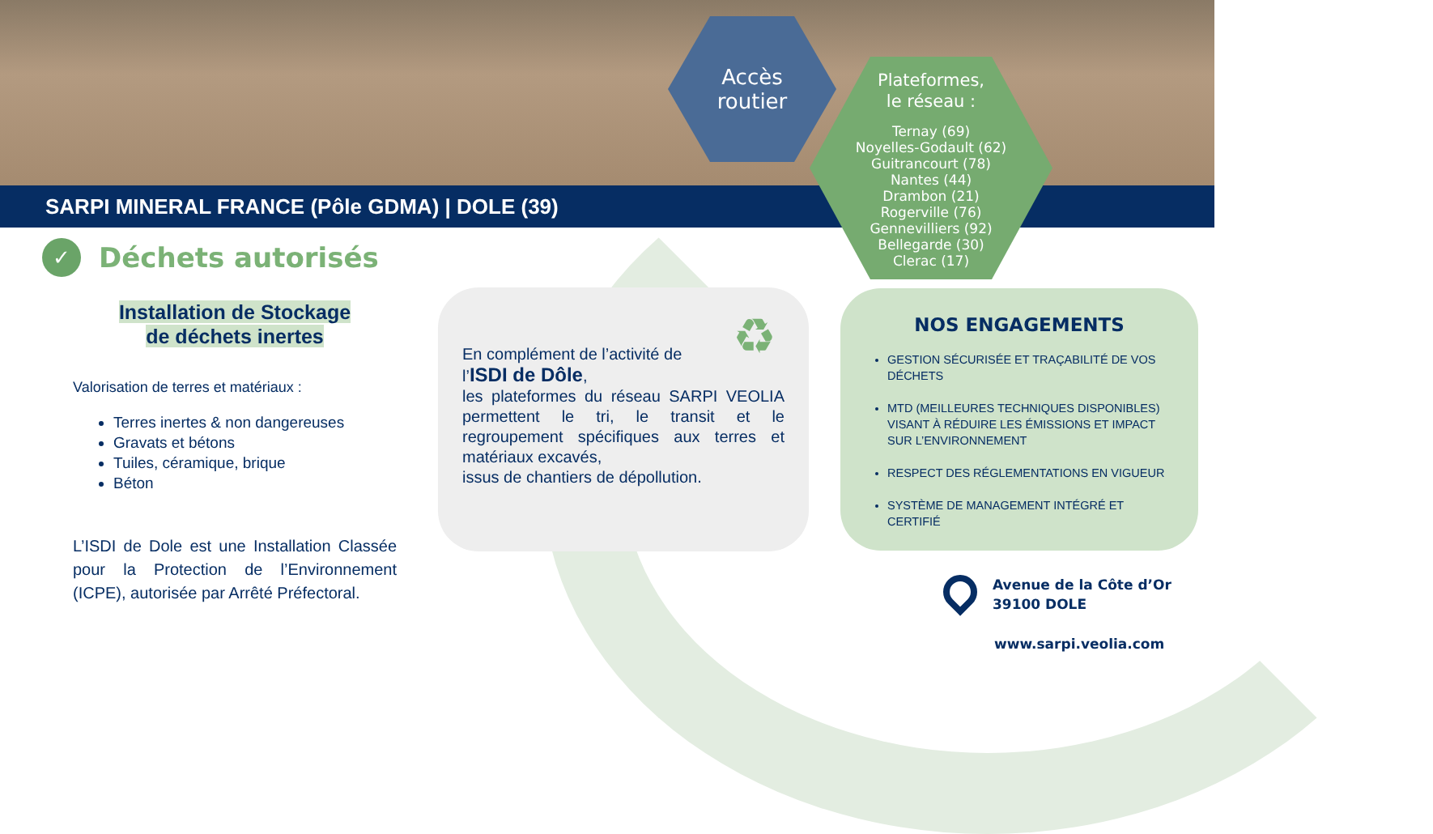SARPI MINERAL FRANCE (Pôle GDMA) | DOLE (39)
Accès
routier
Plateformes,
le réseau :
Ternay (69)
Noyelles-Godault (62)
Guitrancourt (78)
Nantes (44)
Drambon (21)
Rogerville (76)
Gennevilliers (92)
Bellegarde (30)
Clerac (17)
✓
Déchets autorisés
Installation de Stockage
de déchets inertes
Valorisation de terres et matériaux :
Terres inertes & non dangereuses
Gravats et bétons
Tuiles, céramique, brique
Béton
L’ISDI de Dole est une Installation Classée pour la Protection de l’Environnement (ICPE), autorisée par Arrêté Préfectoral.
♻
En complément de l’activité de
l’ISDI de Dôle,
les plateformes du réseau SARPI VEOLIA permettent le tri, le transit et le regroupement spécifiques aux terres et matériaux excavés,
issus de chantiers de dépollution.
NOS ENGAGEMENTS
GESTION SÉCURISÉE ET TRAÇABILITÉ DE VOS DÉCHETS
MTD (MEILLEURES TECHNIQUES DISPONIBLES) VISANT À RÉDUIRE LES ÉMISSIONS ET IMPACT SUR L’ENVIRONNEMENT
RESPECT DES RÉGLEMENTATIONS EN VIGUEUR
SYSTÈME DE MANAGEMENT INTÉGRÉ ET CERTIFIÉ
Avenue de la Côte d’Or
39100 DOLE
www.sarpi.veolia.com